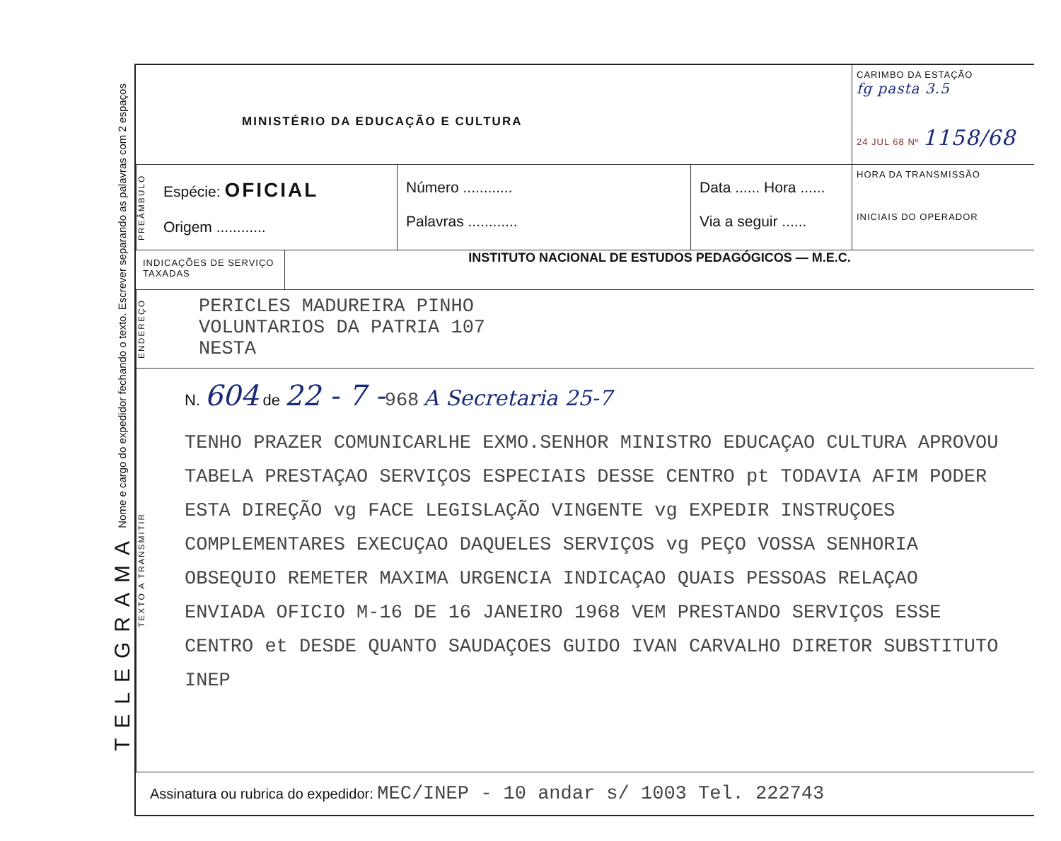TELEGRAMA Nome e cargo do expedidor fechando o texto. Escrever separando as palavras com 2 espaços
MINISTÉRIO DA EDUCAÇÃO E CULTURA
CARIMBO DA ESTAÇÃO
fg pasta 3.5
24 JUL 68 Nº 1158/68
PREÂMBULO
Espécie: OFICIAL
Origem ............
Número ............
Palavras ............
Data ...... Hora ......
Via a seguir ......
HORA DA TRANSMISSÃO
INICIAIS DO OPERADOR
INDICAÇÕES DE SERVIÇO TAXADAS
INSTITUTO NACIONAL DE ESTUDOS PEDAGÓGICOS — M.E.C.
ENDEREÇO
PERICLES MADUREIRA PINHO
VOLUNTARIOS DA PATRIA 107
NESTA
TEXTO A TRANSMITIR
N. 604 de 22 - 7 -968 A Secretaria 25-7
TENHO PRAZER COMUNICARLHE EXMO.SENHOR MINISTRO EDUCAÇAO CULTURA APROVOU TABELA PRESTAÇAO SERVIÇOS ESPECIAIS DESSE CENTRO pt TODAVIA AFIM PODER ESTA DIREÇÃO vg FACE LEGISLAÇÃO VINGENTE vg EXPEDIR INSTRUÇOES COMPLEMENTARES EXECUÇAO DAQUELES SERVIÇOS vg PEÇO VOSSA SENHORIA OBSEQUIO REMETER MAXIMA URGENCIA INDICAÇAO QUAIS PESSOAS RELAÇAO ENVIADA OFICIO M-16 DE 16 JANEIRO 1968 VEM PRESTANDO SERVIÇOS ESSE CENTRO et DESDE QUANTO SAUDAÇOES GUIDO IVAN CARVALHO DIRETOR SUBSTITUTO INEP
Assinatura ou rubrica do expedidor: MEC/INEP - 10 andar s/ 1003 Tel. 222743